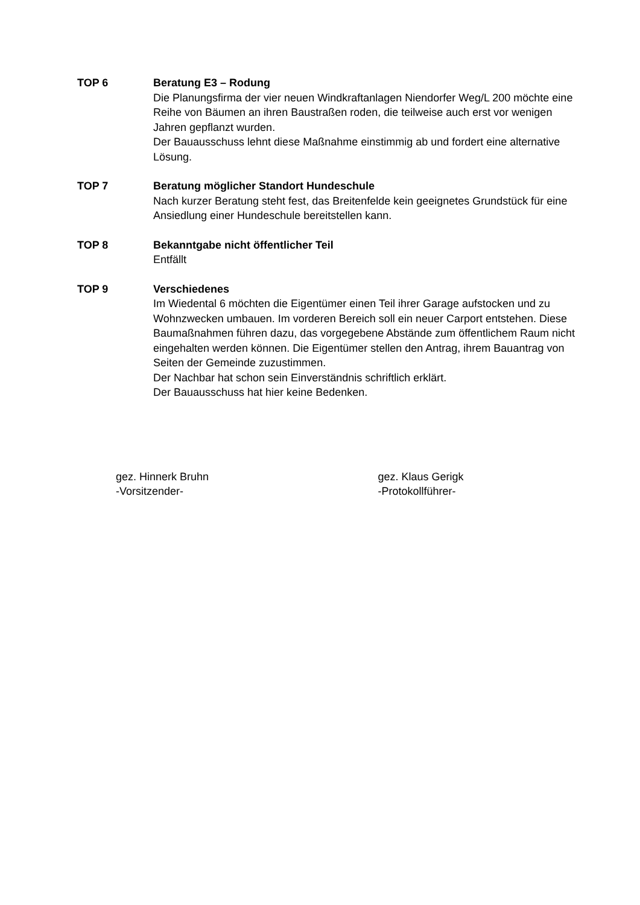TOP 6 Beratung E3 – Rodung
Die Planungsfirma der vier neuen Windkraftanlagen Niendorfer Weg/L 200 möchte eine Reihe von Bäumen an ihren Baustraßen roden, die teilweise auch erst vor wenigen Jahren gepflanzt wurden.
Der Bauausschuss lehnt diese Maßnahme einstimmig ab und fordert eine alternative Lösung.
TOP 7 Beratung möglicher Standort Hundeschule
Nach kurzer Beratung steht fest, das Breitenfelde kein geeignetes Grundstück für eine Ansiedlung einer Hundeschule bereitstellen kann.
TOP 8 Bekanntgabe nicht öffentlicher Teil
Entfällt
TOP 9 Verschiedenes
Im Wiedental 6 möchten die Eigentümer einen Teil ihrer Garage aufstocken und zu Wohnzwecken umbauen. Im vorderen Bereich soll ein neuer Carport entstehen. Diese Baumaßnahmen führen dazu, das vorgegebene Abstände zum öffentlichem Raum nicht eingehalten werden können. Die Eigentümer stellen den Antrag, ihrem Bauantrag von Seiten der Gemeinde zuzustimmen.
Der Nachbar hat schon sein Einverständnis schriftlich erklärt.
Der Bauausschuss hat hier keine Bedenken.
gez. Hinnerk Bruhn
-Vorsitzender-
gez. Klaus Gerigk
-Protokollführer-